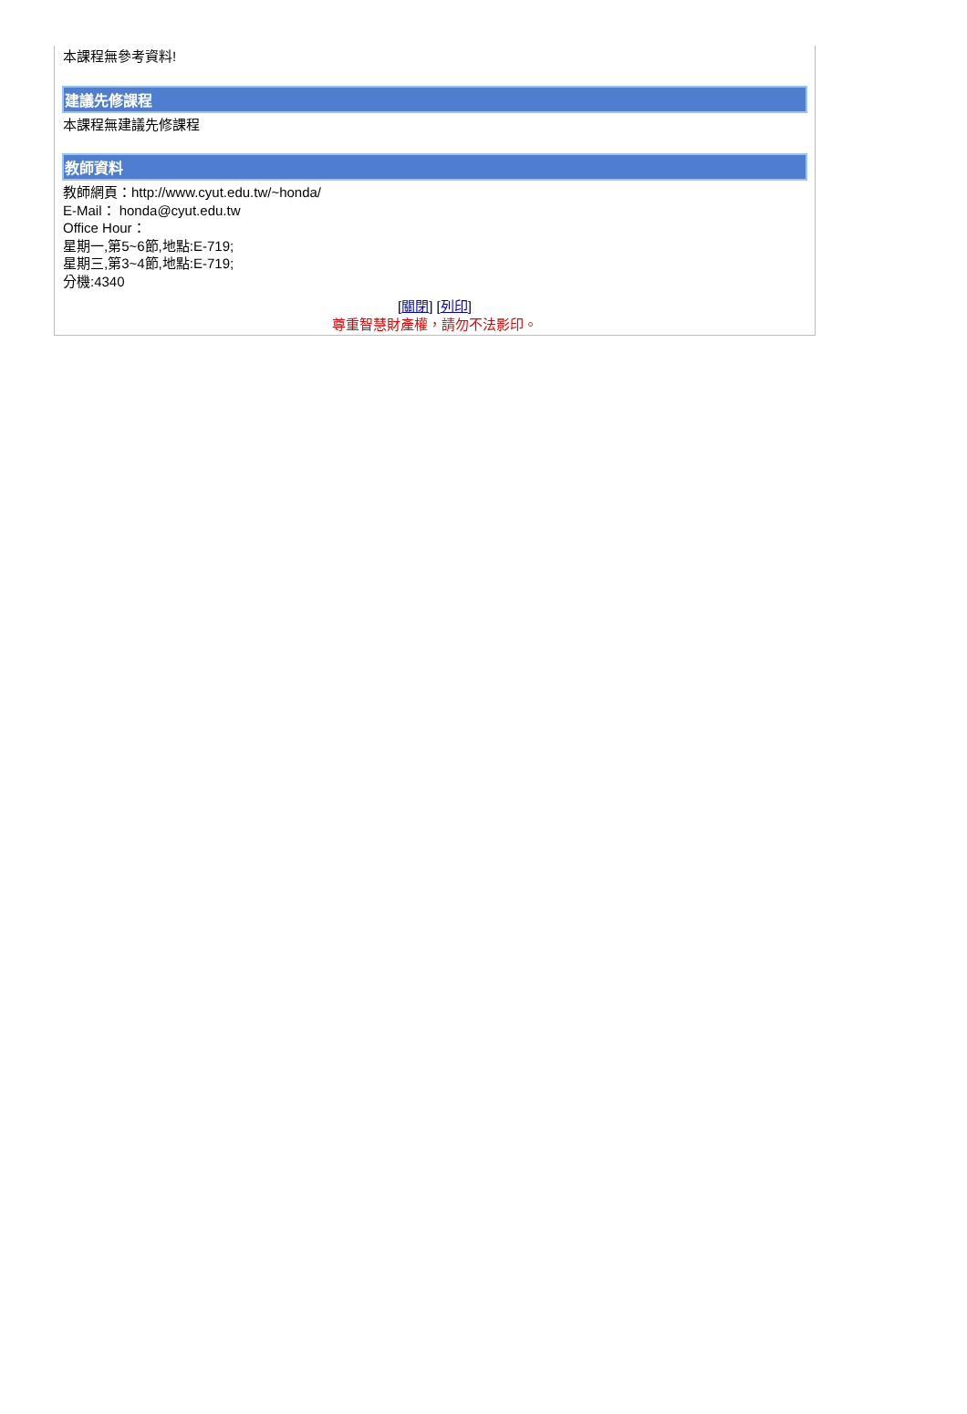本課程無參考資料!
建議先修課程
本課程無建議先修課程
教師資料
教師網頁：http://www.cyut.edu.tw/~honda/
E-Mail： honda@cyut.edu.tw
Office Hour：
星期一,第5~6節,地點:E-719;
星期三,第3~4節,地點:E-719;
分機:4340
[關閉] [列印]
尊重智慧財產權，請勿不法影印。